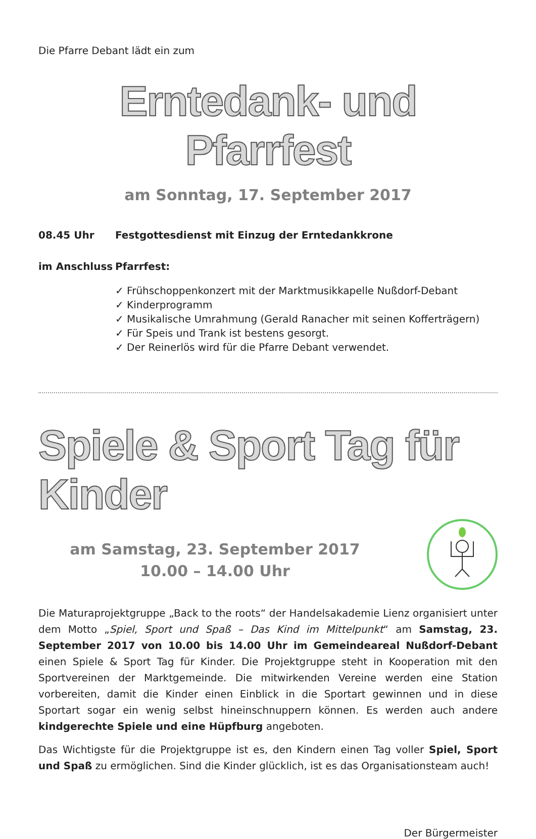Die Pfarre Debant lädt ein zum
Erntedank- und Pfarrfest
am Sonntag, 17. September 2017
08.45 Uhr Festgottesdienst mit Einzug der Erntedankkrone
im Anschluss Pfarrfest:
✓ Frühschoppenkonzert mit der Marktmusikkapelle Nußdorf-Debant
✓ Kinderprogramm
✓ Musikalische Umrahmung (Gerald Ranacher mit seinen Kofferträgern)
✓ Für Speis und Trank ist bestens gesorgt.
✓ Der Reinerlös wird für die Pfarre Debant verwendet.
Spiele & Sport Tag für Kinder
am Samstag, 23. September 2017
10.00 – 14.00 Uhr
Die Maturaprojektgruppe „Back to the roots“ der Handelsakademie Lienz organisiert unter dem Motto „Spiel, Sport und Spaß – Das Kind im Mittelpunkt“ am Samstag, 23. September 2017 von 10.00 bis 14.00 Uhr im Gemeindeareal Nußdorf-Debant einen Spiele & Sport Tag für Kinder. Die Projektgruppe steht in Kooperation mit den Sportvereinen der Marktgemeinde. Die mitwirkenden Vereine werden eine Station vorbereiten, damit die Kinder einen Einblick in die Sportart gewinnen und in diese Sportart sogar ein wenig selbst hineinschnuppern können. Es werden auch andere kindgerechte Spiele und eine Hüpfburg angeboten.
Das Wichtigste für die Projektgruppe ist es, den Kindern einen Tag voller Spiel, Sport und Spaß zu ermöglichen. Sind die Kinder glücklich, ist es das Organisationsteam auch!
Der Bürgermeister